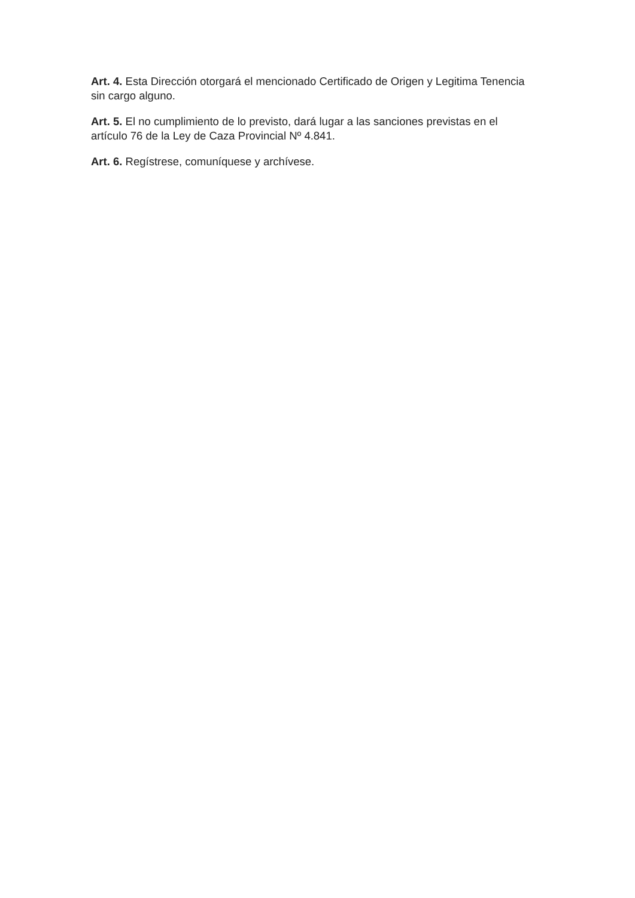Art. 4. Esta Dirección otorgará el mencionado Certificado de Origen y Legitima Tenencia sin cargo alguno.
Art. 5. El no cumplimiento de lo previsto, dará lugar a las sanciones previstas en el artículo 76 de la Ley de Caza Provincial Nº 4.841.
Art. 6. Regístrese, comuníquese y archívese.